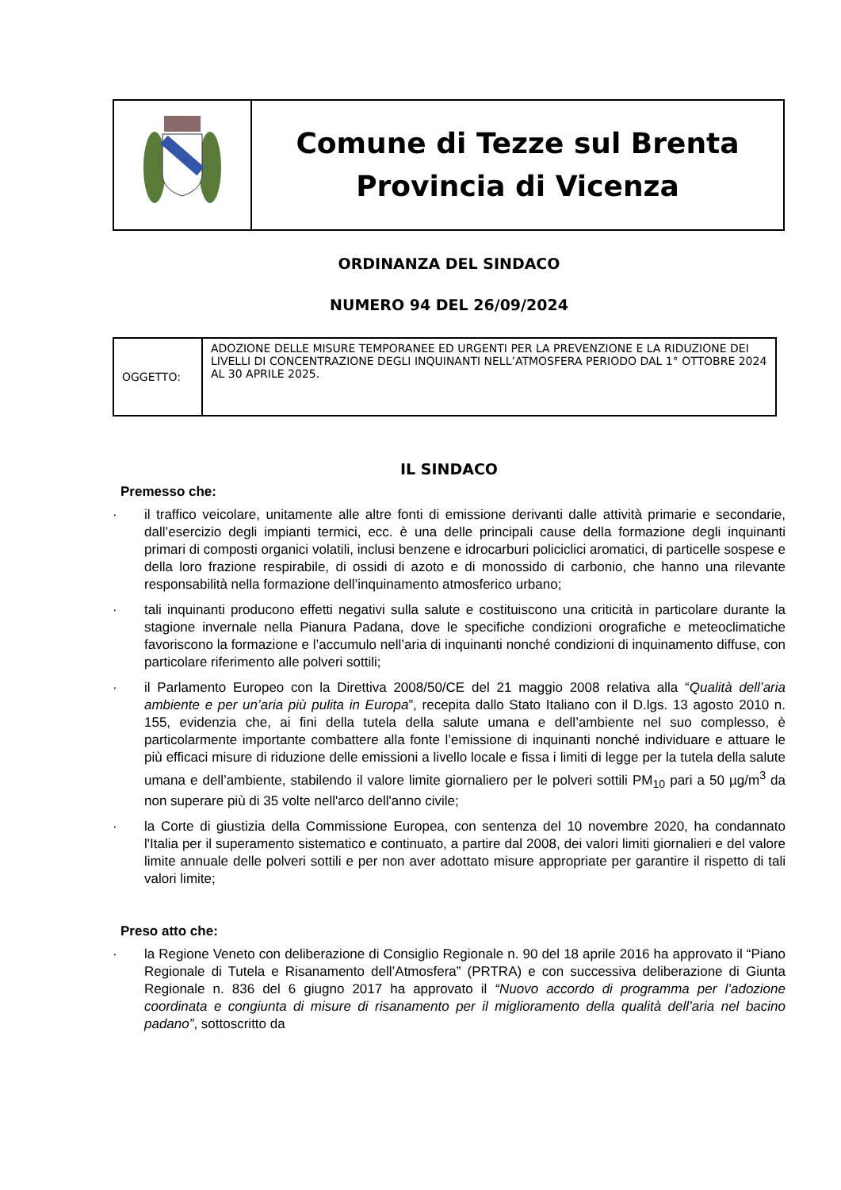| | Comune di Tezze sul Brenta Provincia di Vicenza |
ORDINANZA DEL SINDACO
NUMERO 94 DEL 26/09/2024
| OGGETTO: | ADOZIONE DELLE MISURE TEMPORANEE ED URGENTI PER LA PREVENZIONE E LA RIDUZIONE DEI LIVELLI DI CONCENTRAZIONE DEGLI INQUINANTI NELL’ATMOSFERA PERIODO DAL 1° OTTOBRE 2024 AL 30 APRILE 2025. |
IL SINDACO
Premesso che:
· il traffico veicolare, unitamente alle altre fonti di emissione derivanti dalle attività primarie e secondarie, dall’esercizio degli impianti termici, ecc. è una delle principali cause della formazione degli inquinanti primari di composti organici volatili, inclusi benzene e idrocarburi policiclici aromatici, di particelle sospese e della loro frazione respirabile, di ossidi di azoto e di monossido di carbonio, che hanno una rilevante responsabilità nella formazione dell’inquinamento atmosferico urbano;
· tali inquinanti producono effetti negativi sulla salute e costituiscono una criticità in particolare durante la stagione invernale nella Pianura Padana, dove le specifiche condizioni orografiche e meteoclimatiche favoriscono la formazione e l’accumulo nell’aria di inquinanti nonché condizioni di inquinamento diffuse, con particolare riferimento alle polveri sottili;
· il Parlamento Europeo con la Direttiva 2008/50/CE del 21 maggio 2008 relativa alla “Qualità dell’aria ambiente e per un’aria più pulita in Europa”, recepita dallo Stato Italiano con il D.lgs. 13 agosto 2010 n. 155, evidenzia che, ai fini della tutela della salute umana e dell’ambiente nel suo complesso, è particolarmente importante combattere alla fonte l’emissione di inquinanti nonché individuare e attuare le più efficaci misure di riduzione delle emissioni a livello locale e fissa i limiti di legge per la tutela della salute umana e dell’ambiente, stabilendo il valore limite giornaliero per le polveri sottili PM<sub>10</sub> pari a 50 µg/m<sup>3</sup> da non superare più di 35 volte nell'arco dell'anno civile;
· la Corte di giustizia della Commissione Europea, con sentenza del 10 novembre 2020, ha condannato l'Italia per il superamento sistematico e continuato, a partire dal 2008, dei valori limiti giornalieri e del valore limite annuale delle polveri sottili e per non aver adottato misure appropriate per garantire il rispetto di tali valori limite;
Preso atto che:
· la Regione Veneto con deliberazione di Consiglio Regionale n. 90 del 18 aprile 2016 ha approvato il “Piano Regionale di Tutela e Risanamento dell’Atmosfera” (PRTRA) e con successiva deliberazione di Giunta Regionale n. 836 del 6 giugno 2017 ha approvato il “Nuovo accordo di programma per l’adozione coordinata e congiunta di misure di risanamento per il miglioramento della qualità dell’aria nel bacino padano”, sottoscritto da